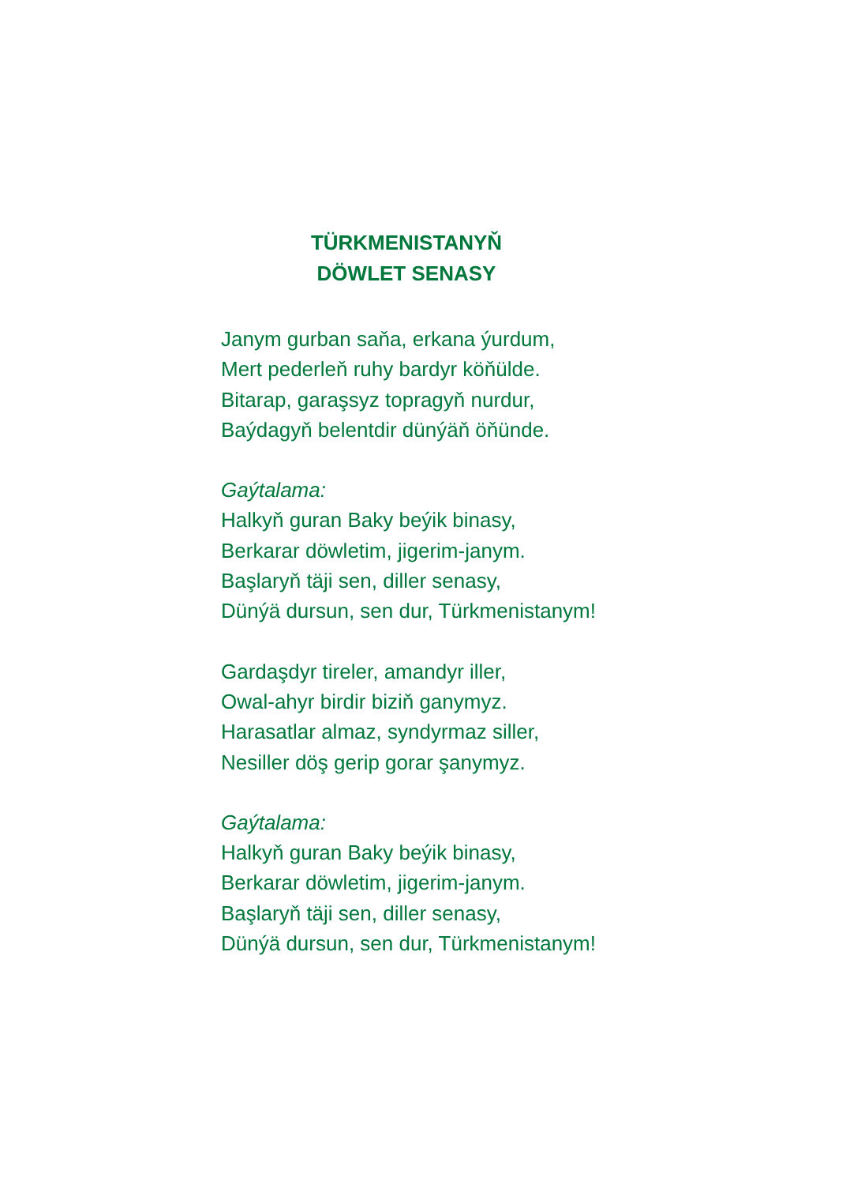TÜRKMENISTANYŇ
DÖWLET SENASY
Janym gurban saňa, erkana ýurdum,
Mert pederleň ruhy bardyr köňülde.
Bitarap, garaşsyz topragyň nurdur,
Baýdagyň belentdir dünýäň öňünde.
Gaýtalama:
Halkyň guran Baky beýik binasy,
Berkarar döwletim, jigerim-janym.
Başlaryň täji sen, diller senasy,
Dünýä dursun, sen dur, Türkmenistanym!
Gardaşdyr tireler, amandyr iller,
Owal-ahyr birdir biziň ganymyz.
Harasatlar almaz, syndyrmaz siller,
Nesiller döş gerip gorar şanymyz.
Gaýtalama:
Halkyň guran Baky beýik binasy,
Berkarar döwletim, jigerim-janym.
Başlaryň täji sen, diller senasy,
Dünýä dursun, sen dur, Türkmenistanym!